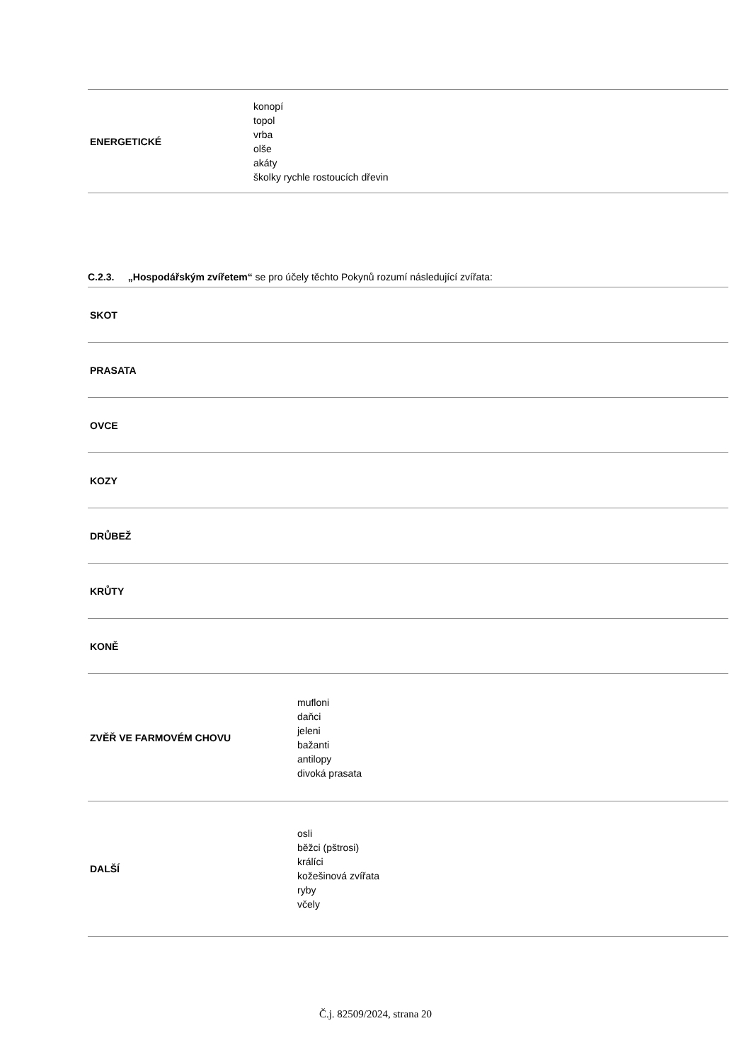| ENERGETICKÉ | konopí topol vrba olše akáty školky rychle rostoucích dřevin |
C.2.3. „Hospodářským zvířetem“ se pro účely těchto Pokynů rozumí následující zvířata:
| SKOT | |
| --- | --- |
| PRASATA | |
| OVCE | |
| KOZY | |
| DRŮBEŽ | |
| KRŮTY | |
| KONĚ | |
| ZVĚŘ VE FARMOVÉM CHOVU | mufloni daňci jeleni bažanti antilopy divoká prasata |
| DALŠÍ | osli běžci (pštrosi) králíci kožešinová zvířata ryby včely |
Č.j. 82509/2024, strana 20